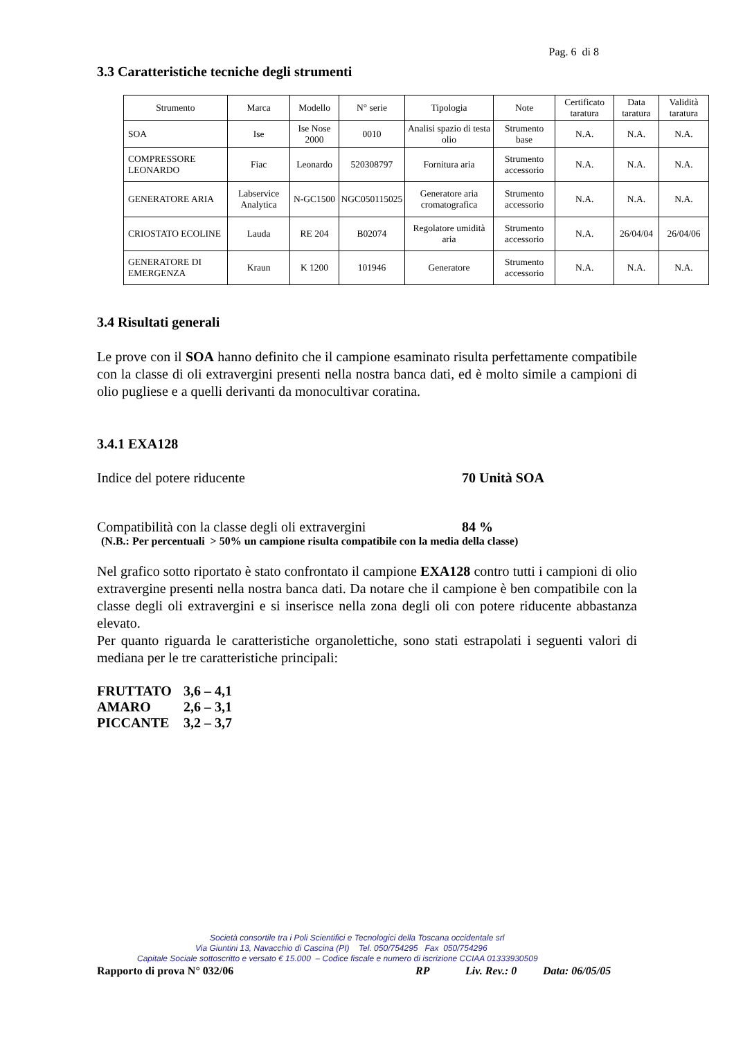Pag. 6 di 8
3.3 Caratteristiche tecniche degli strumenti
| Strumento | Marca | Modello | N° serie | Tipologia | Note | Certificato taratura | Data taratura | Validità taratura |
| --- | --- | --- | --- | --- | --- | --- | --- | --- |
| SOA | Ise | Ise Nose 2000 | 0010 | Analisi spazio di testa olio | Strumento base | N.A. | N.A. | N.A. |
| COMPRESSORE LEONARDO | Fiac | Leonardo | 520308797 | Fornitura aria | Strumento accessorio | N.A. | N.A. | N.A. |
| GENERATORE ARIA | Labservice Analytica | N-GC1500 | NGC050115025 | Generatore aria cromatografica | Strumento accessorio | N.A. | N.A. | N.A. |
| CRIOSTATO ECOLINE | Lauda | RE 204 | B02074 | Regolatore umidità aria | Strumento accessorio | N.A. | 26/04/04 | 26/04/06 |
| GENERATORE DI EMERGENZA | Kraun | K 1200 | 101946 | Generatore | Strumento accessorio | N.A. | N.A. | N.A. |
3.4 Risultati generali
Le prove con il SOA hanno definito che il campione esaminato risulta perfettamente compatibile con la classe di oli extravergini presenti nella nostra banca dati, ed è molto simile a campioni di olio pugliese e a quelli derivanti da monocultivar coratina.
3.4.1 EXA128
Indice del potere riducente 70 Unità SOA
Compatibilità con la classe degli oli extravergini 84 %
(N.B.: Per percentuali > 50% un campione risulta compatibile con la media della classe)
Nel grafico sotto riportato è stato confrontato il campione EXA128 contro tutti i campioni di olio extravergine presenti nella nostra banca dati. Da notare che il campione è ben compatibile con la classe degli oli extravergini e si inserisce nella zona degli oli con potere riducente abbastanza elevato.
Per quanto riguarda le caratteristiche organolettiche, sono stati estrapolati i seguenti valori di mediana per le tre caratteristiche principali:
FRUTTATO 3,6 – 4,1
AMARO 2,6 – 3,1
PICCANTE 3,2 – 3,7
Società consortile tra i Poli Scientifici e Tecnologici della Toscana occidentale srl
Via Giuntini 13, Navacchio di Cascina (PI) Tel. 050/754295 Fax 050/754296
Capitale Sociale sottoscritto e versato € 15.000 – Codice fiscale e numero di iscrizione CCIAA 01333930509
Rapporto di prova N° 032/06 RP Liv. Rev.: 0 Data: 06/05/05